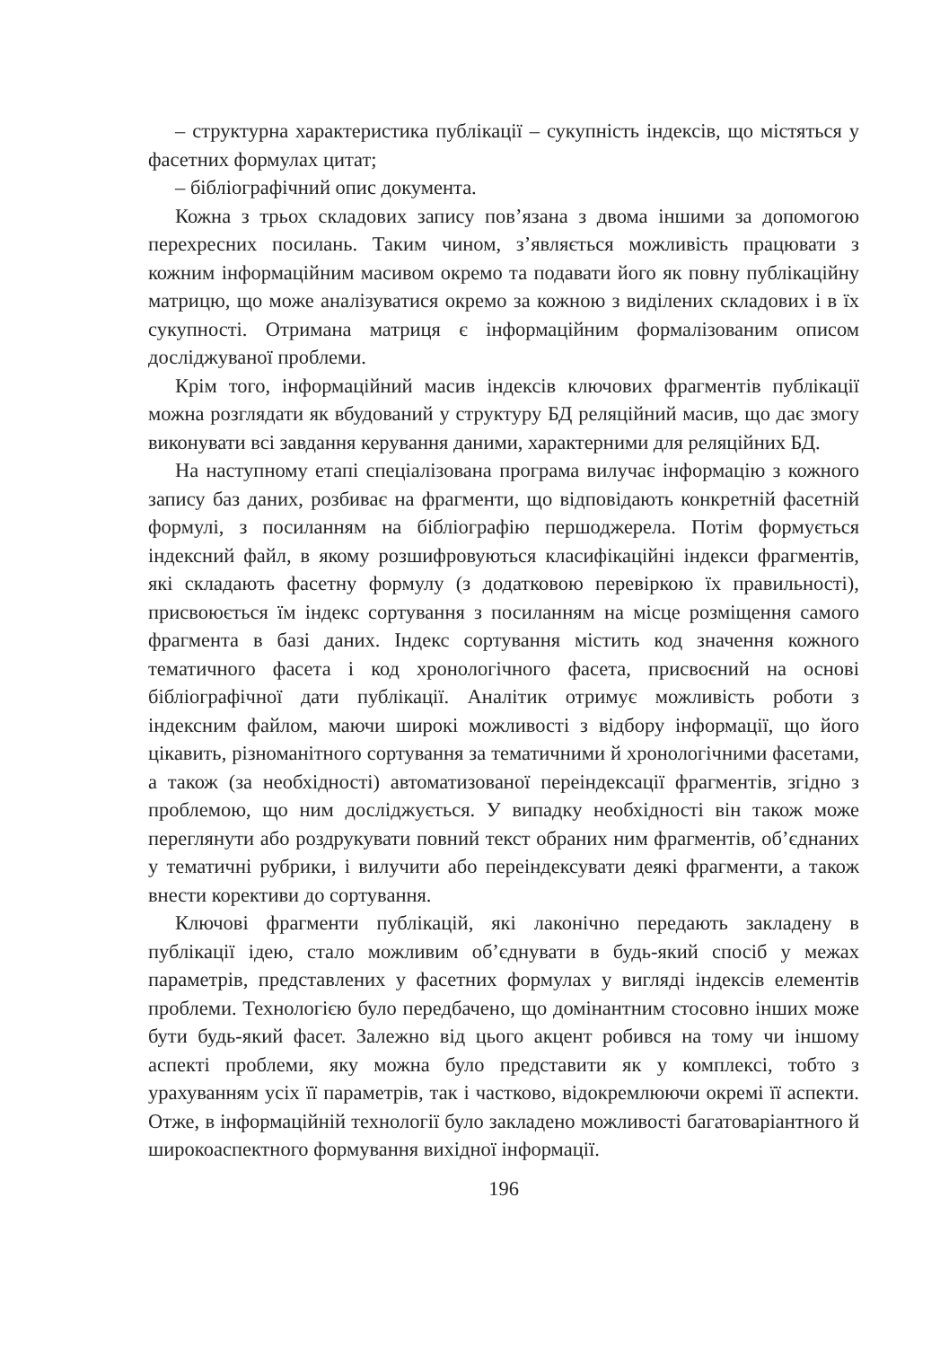– структурна характеристика публікації – сукупність індексів, що містяться у фасетних формулах цитат;
– бібліографічний опис документа.
Кожна з трьох складових запису пов’язана з двома іншими за допомогою перехресних посилань. Таким чином, з’являється можливість працювати з кожним інформаційним масивом окремо та подавати його як повну публікаційну матрицю, що може аналізуватися окремо за кожною з виділених складових і в їх сукупності. Отримана матриця є інформаційним формалізованим описом досліджуваної проблеми.
Крім того, інформаційний масив індексів ключових фрагментів публікації можна розглядати як вбудований у структуру БД реляційний масив, що дає змогу виконувати всі завдання керування даними, характерними для реляційних БД.
На наступному етапі спеціалізована програма вилучає інформацію з кожного запису баз даних, розбиває на фрагменти, що відповідають конкретній фасетній формулі, з посиланням на бібліографію першоджерела. Потім формується індексний файл, в якому розшифровуються класифікаційні індекси фрагментів, які складають фасетну формулу (з додатковою перевіркою їх правильності), присвоюється їм індекс сортування з посиланням на місце розміщення самого фрагмента в базі даних. Індекс сортування містить код значення кожного тематичного фасета і код хронологічного фасета, присвоєний на основі бібліографічної дати публікації. Аналітик отримує можливість роботи з індексним файлом, маючи широкі можливості з відбору інформації, що його цікавить, різноманітного сортування за тематичними й хронологічними фасетами, а також (за необхідності) автоматизованої переіндексації фрагментів, згідно з проблемою, що ним досліджується. У випадку необхідності він також може переглянути або роздрукувати повний текст обраних ним фрагментів, об’єднаних у тематичні рубрики, і вилучити або переіндексувати деякі фрагменти, а також внести корективи до сортування.
Ключові фрагменти публікацій, які лаконічно передають закладену в публікації ідею, стало можливим об’єднувати в будь-який спосіб у межах параметрів, представлених у фасетних формулах у вигляді індексів елементів проблеми. Технологією було передбачено, що домінантним стосовно інших може бути будь-який фасет. Залежно від цього акцент робився на тому чи іншому аспекті проблеми, яку можна було представити як у комплексі, тобто з урахуванням усіх її параметрів, так і частково, відокремлюючи окремі її аспекти. Отже, в інформаційній технології було закладено можливості багатоваріантного й широкоаспектного формування вихідної інформації.
196